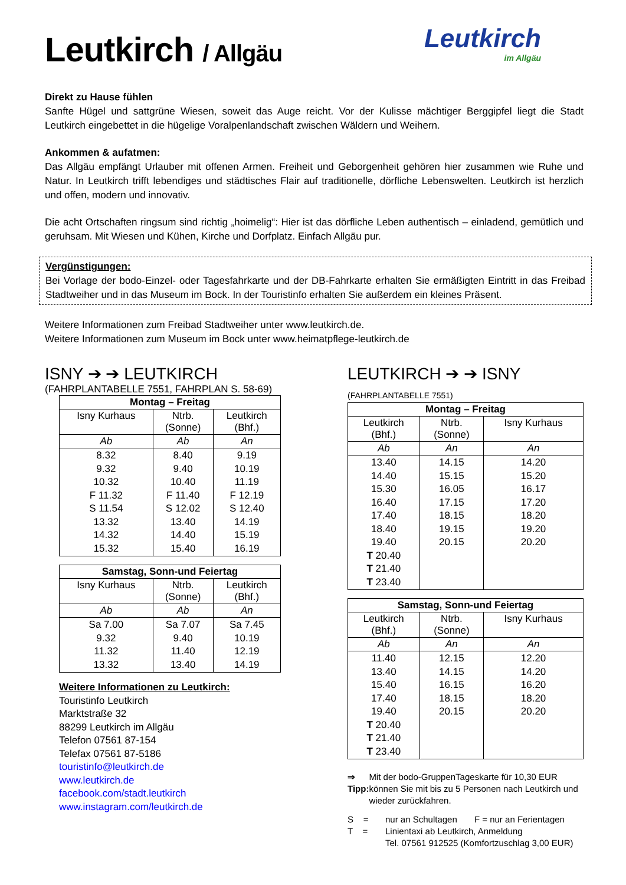Leutkirch / Allgäu
Leutkirch
im Allgäu
Direkt zu Hause fühlen
Sanfte Hügel und sattgrüne Wiesen, soweit das Auge reicht. Vor der Kulisse mächtiger Berggipfel liegt die Stadt Leutkirch eingebettet in die hügelige Voralpenlandschaft zwischen Wäldern und Weihern.
Ankommen & aufatmen:
Das Allgäu empfängt Urlauber mit offenen Armen. Freiheit und Geborgenheit gehören hier zusammen wie Ruhe und Natur. In Leutkirch trifft lebendiges und städtisches Flair auf traditionelle, dörfliche Lebenswelten. Leutkirch ist herzlich und offen, modern und innovativ.
Die acht Ortschaften ringsum sind richtig „hoimelig“: Hier ist das dörfliche Leben authentisch – einladend, gemütlich und geruhsam. Mit Wiesen und Kühen, Kirche und Dorfplatz. Einfach Allgäu pur.
Vergünstigungen:
Bei Vorlage der bodo-Einzel- oder Tagesfahrkarte und der DB-Fahrkarte erhalten Sie ermäßigten Eintritt in das Freibad Stadtweiher und in das Museum im Bock. In der Touristinfo erhalten Sie außerdem ein kleines Präsent.
Weitere Informationen zum Freibad Stadtweiher unter www.leutkirch.de.
Weitere Informationen zum Museum im Bock unter www.heimatpflege-leutkirch.de
ISNY ➔ ➔ LEUTKIRCH
(FAHRPLANTABELLE 7551, FAHRPLAN S. 58-69)
| Montag – Freitag | | |
| --- | --- | --- |
| Isny Kurhaus | Ntrb. (Sonne) | Leutkirch (Bhf.) |
| Ab | Ab | An |
| 8.32 9.32 10.32 F 11.32 S 11.54 13.32 14.32 15.32 | 8.40 9.40 10.40 F 11.40 S 12.02 13.40 14.40 15.40 | 9.19 10.19 11.19 F 12.19 S 12.40 14.19 15.19 16.19 |
| Samstag, Sonn-und Feiertag | | |
| --- | --- | --- |
| Isny Kurhaus | Ntrb. (Sonne) | Leutkirch (Bhf.) |
| Ab | Ab | An |
| Sa 7.00 9.32 11.32 13.32 | Sa 7.07 9.40 11.40 13.40 | Sa 7.45 10.19 12.19 14.19 |
Weitere Informationen zu Leutkirch:
Touristinfo Leutkirch
Marktstraße 32
88299 Leutkirch im Allgäu
Telefon 07561 87-154
Telefax 07561 87-5186
touristinfo@leutkirch.de
www.leutkirch.de
facebook.com/stadt.leutkirch
www.instagram.com/leutkirch.de
LEUTKIRCH ➔ ➔ ISNY (FAHRPLANTABELLE 7551)
| Montag – Freitag | | |
| --- | --- | --- |
| Leutkirch (Bhf.) | Ntrb. (Sonne) | Isny Kurhaus |
| Ab | An | An |
| 13.40 14.40 15.30 16.40 17.40 18.40 19.40 T 20.40 T 21.40 T 23.40 | 14.15 15.15 16.05 17.15 18.15 19.15 20.15 | 14.20 15.20 16.17 17.20 18.20 19.20 20.20 |
| Samstag, Sonn-und Feiertag | | |
| --- | --- | --- |
| Leutkirch (Bhf.) | Ntrb. (Sonne) | Isny Kurhaus |
| Ab | An | An |
| 11.40 13.40 15.40 17.40 19.40 T 20.40 T 21.40 T 23.40 | 12.15 14.15 16.15 18.15 20.15 | 12.20 14.20 16.20 18.20 20.20 |
⇒ Tipp: Mit der bodo-GruppenTageskarte für 10,30 EUR können Sie mit bis zu 5 Personen nach Leutkirch und wieder zurückfahren.
S =
T =
nur an Schultagen F = nur an Ferientagen
Linientaxi ab Leutkirch, Anmeldung
Tel. 07561 912525 (Komfortzuschlag 3,00 EUR)